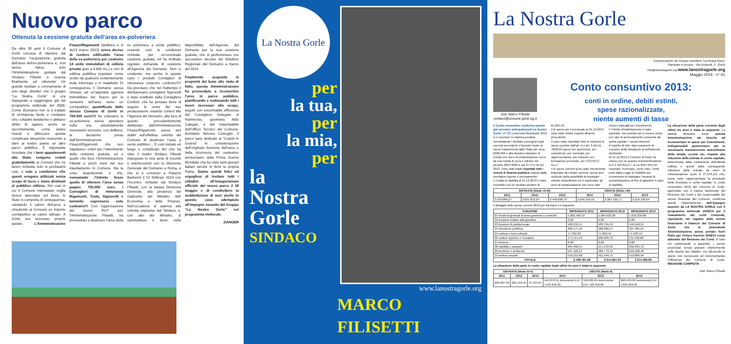Nuovo parco
Ottenuta la cessione gratuita dell’area ex-polveriera
Da oltre 30 anni il Comune di Gorle cercava di ottenere dal Demanio l’acquisizione gratuita dell’area dell’ex-polveriera e, non senza fatica, solo l’Amministrazione guidata dal Sindaco Filisetti è riuscita finalmente ad ottenerla! Un grande risultato a coronamento di uno degli obiettivi che il gruppo “La Nostra Gorle” si era impegnato a raggiungere già nel programma elettorale del 2009. Come dicevamo non si è trattato di un’impresa facile e crediamo che i cittadini desiderino e abbiano diritto di sapere, anche se succintamente, come siamo riusciti a sbloccare questa complicata situazione riuscendo a dare al nostro paese un altro parco pubblico. È importante ricordare che i beni appartenenti allo Stato vengono ceduti gratuitamente ai Comuni che ne fanno richiesta solo in pochissimi casi, e solo a condizione che questi vengano utilizzati senza scopo di lucro e siano destinati al pubblico utilizzo. Nei casi in cui il Comune interessato voglia invece speculare sul bene, lo Stato si comporta di conseguenza, valutando il valore dell’area e chiedendo al Comune un importo corrispettivo al valore stimato. A Gorle era successo proprio questo. L’Amministrazione Finazzi/Rigamonti (delibera n. 6 de13 marzo 2013) aveva deciso di rendere edificabile l’area della ex-polveriera per costruire 14 unità immobiliari di edilizia privata (pari a 4.400 mc.) e non di edilizia pubblica popolare come scritto da qualcuno evidentemente male informato o in malafede! Di conseguenza il Demanio aveva rimesso ad un’apposita agenzia immobiliare del Tesoro per la cessione dell’area verso un corrispettivo, quantificato dallo stesso Comune di Gorle in 700.000 euro!!!! Se volevamo la ex-polveriera senza spendere nulla era assolutamente necessario revocare, con delibera, la decisione presa dall’Amministrazione Finazzi/Rigamonti, che non rispettava i criteri per l’ottenimento della cessione gratuita, ed è quello che fece l’Amministrazione Filisetti a pochi mesi dal suo insediamento in Comune. Ma la cosa stupefacente è che, nonostante l’intento fosse quello di ottenere l’area senza pagare 700.000 euro, i Consiglieri di minoranza Rigamonti, Testa, Signorelli e Ianniello espressero voto contrario!!! Con l’approvazione del nuovo PGT poi, l’Amministrazione Filisetti, ha provveduto a destinare l’area della ex polveriera a verde pubblico, creando così le condizioni richieste per un’eventuale cessione gratuita, ed ha inoltrato regolare domanda di cessione all’Agenzia del Demanio. Non ci crederete, ma anche in questo caso i predetti Consiglieri di minoranza votarono contrario!!!!! Da precisare che nel frattempo il dimissionario consigliere Signorelli è stato sostituito dalla Consigliera Cordioli, che ha pensato bene di seguire le orme del suo predecessore votando contro! Ma l’Agenzia del Demanio, alla luce di quanto precedentemente deliberato dall’Amministrazione Finazzi/Rigamonti, aveva seri dubbi sull’effettiva volontà del Comune di destinare l’area a verde pubblico… È così iniziato un lungo e complicato iter che ha visto il nostro Sindaco Filisetti impegnato in una serie di incontri e interlocuzioni con la Direzione Generale del Demanio a Roma, e che si è concluso a Palazzo Barberini il 12 febbraio 2014 con l’incontro, richiesto dal Sindaco Filisetti, con la stessa Direzione Generale, alla presenza del Gabinetto del Ministro dell’ Economia e delle Finanze. Nell’occasione si aderiva alla volontà espressa dal Sindaco e, con atto del Ministro, si riammetteva il bene nella disponibilità dell’Agenzia del Demanio per la sua cessione gratuita, che si perfezionava con successivo decreto del Direttore Regionale del Demanio a marzo del 2014.
Finalmente acquisita la proprietà del bene allo stato di fatto, questa Amministrazione ha provveduto a riconvertire l’area in parco pubblico, pianificando e realizzando tutti i lavori necessari allo scopo, seguiti con encomiabile efficienza dal Consigliere Delegato al Patrimonio, geometra Aldo Calegari, e dal responsabile dell’Ufficio Tecnico del Comune, Architetto Simona Comoglio. Il parco sarà dedicato ai “Caduti in Guerra” in considerazione dell’originale funzione dell’area e della ricorrenza del centesimo anniversario della Prima Guerra Mondiale che ha visto tanti giovani italiani servire in Armi la propria Patria. Siamo quindi felici ed orgogliosi di invitare tutti i cittadini all’inaugurazione ufficiale del nuovo parco il 18 maggio e di condividere la soddisfazione di aver anche in questo caso adempiuto all’impegno assunto dal Gruppo “La Nostra Gorle” nel programma elettorale.
DANGER
La Nostra Gorle
per
la tua,
per
la mia,
per
la
Nostra
Gorle
SINDACO
www.lanostragorle.org
MARCO FILISETTI
La Nostra Gorle
Comunicazione del Gruppo consiliare “La Nostra Gorle”
Stampato in proprio - Via Donizetti, 2 - Gorle
info@lanostragorle.org www.lanostragorle.org
Maggio 2014 - n° 41
dott. Marco Filisetti
sindaco@comune.gorle.bg.it
Conto consuntivo 2013:
conti in ordine, debiti estinti,
spese razionalizzate,
niente aumenti di tasse
Il Conto consuntivo conferma quanto già avevamo anticipato(vedi La Nostra Gorle” n° 37) L’esercizio finanziario 2013 si è concluso in maniera positiva consolidando i risultato conseguiti negli esercizi precedenti e facendo fronte ai minori trasferimenti dallo Stato per circa €200.000 e alla drastica riduzione di entrate per oneri di urbanizzazione scesi da una media di circa 1 milione nel periodo 2004 2008 a soli 27.574,10 nel 2013. Sono stati infatti rispettati tutti i vincoli di finanza pubblica imposti dalla normativa vigente e precisamente:
1 il patto di stabilità al 31.12.2013 è stato rispettato con un risultato positivo di €1.084,43;
2 le spese per il personale al 31.12.2013 sono state ridotte rispetto all’anno precedente;
3 sono state rispettate tutte le riduzioni di spese previste dall’art. 6 e art. 9 del DL 78/2010 (spese per automezzi, per consulenze, per convegni, per rappresentanza, per missioni, per formazione personale, per COCOCO, ecc.);
4 le spese correnti sono state interamente finanziate da entrate correnti, senza aver usufruito della possibilità di impiegare entrate straordinarie ed in particolare gli oneri di urbanizzazione che sono stati invece impiegati per investimenti;
5 il limite d’indebitamento è stato azzerato, non avendo più in essere mutui con rate di ammortamento composte da quota capitale + quota interessi;
6 rispetto di tutti i dieci parametri di riscontro della situazione di deficitarietà strutturale;
Al 31.12.2013 il Comune di Gorle ha chiuso con un avanzo d’amministrazione di € 2.102.819,17, di cui €507.654,56 vincolato. Purtroppo, come noto, i limiti posti dalla Legge di Stabilità non consentono di impiegare l’avanzo di amministrazione al fine di garantire il patto di stabilità.
| ENTRATE (titolo I-II-III) | | | USCITE (titolo I-III) | | |
| --- | --- | --- | --- | --- | --- |
| 2011 | 2012 | 2013 | 2011 | 2012 | 2013 |
| 3.539.899,27 | 3.621.813,24 | 3.440.638,79 | 3.256.319,42 | 3.287.535,71 | 3.216.700,64 |
Il dettaglio delle spese correnti 2013 per funzione è il seguente:
| FUNZIONE | IMPEGNATO 2011 | IMPEGNATO 2012 | IMPEGNATO 2013 |
| --- | --- | --- | --- |
| 01-funzioni generali di amm.gestione e controllo | 1.082.506,33 | 1.084.623,28 | 1.018.230,86 |
| 02-funzioni relative alla giustizia | 0,00 | 0,00 | 0,00 |
| 03-funzioni di polizia locale | 182.232,47 | 183.784,76 | 196.918,35 |
| 04-istruzione pubblica | 366.177,94 | 388.802,57 | 397.485,24 |
| 05-cultura e beni culturali | 77.932,29 | 77.829,45 | 74.428,44 |
| 06-settore sportivo e ricreativo | 171.314,53 | 200.083,72 | 211.236,86 |
| 07-turismo | 0,00 | 0,00 | 0,00 |
| 08-viabilità e trasporti | 234.482,97 | 271.276,63 | 292.635,70 |
| 09-territorio e ambiente | 567.326,27 | 586.772,41 | 610.188,46 |
| 10-settore sociale | 516.212,68 | 421.494,71 | 410.866,94 |
| TOTALE | 3.198.187,48 | 3.214.667,53 | 3.211.982,85 |
La situazione della parte in conto capitale degli ultimi tre anni è stata la seguente:
| ENTRATE (titolo IV-V) | | | USCITE (titolo II) | | |
| --- | --- | --- | --- | --- | --- |
| 2011 | 2012 | 2013 | 2011 | 2012 | 2013 |
| 295.627,09 | 362.416,45 | 37.124,67 | 444.873,31 incremento E/U +149.246,22 | 548.205,84 incremento E/U +82.456,86 | 260.493,96 incremento E/U +223.369,29 |
La situazione della parte corrente degli ultimi tre anni è stata la seguente: La tabella dimostra come questa Amministrazione sia riuscita ad incrementare le spese per investimenti, indispensabili quantomeno per la necessaria manutenzione straordinaria delle strade, scuole etc, rispetto alla riduzione delle entrate in conto capitale, determinata dalla contrazione dell’attività edilizia e quindi dalla conseguente riduzione delle entrate da oneri di urbanizzazione (solo € 27.574,10) che, come noto, rappresentano la principale fonte d’entrata in conto capitale. IL conto consuntivo 2013 del Comune di Gorle, approvato con il parere favorevole del Revisore dei Conti e del responsabile dei servizi finanziari del Comune, conferma quindi l’adempimento dell’impegno assunto da LA NOSTRA GORLE con il programma elettorale 2009/14 per il risanamento dei conti comunali, riportando nel rispetto delle norme finanziarie il bilancio del Comune di Gorle che la precedente Amministrazione aveva portato fuori Patto per l’intero triennio 2009/11 come attestato dal Revisore dei Conti. E tutto ciò continuando a garantire i servizi essenziali senza gravare ulteriormente sulle tasche dei cittadini, ma riducendo le spese non necessarie ed incrementando l’efficienza del Comune di Gorle. MISSIONE COMPIUTA
dott. Marco Filisetti